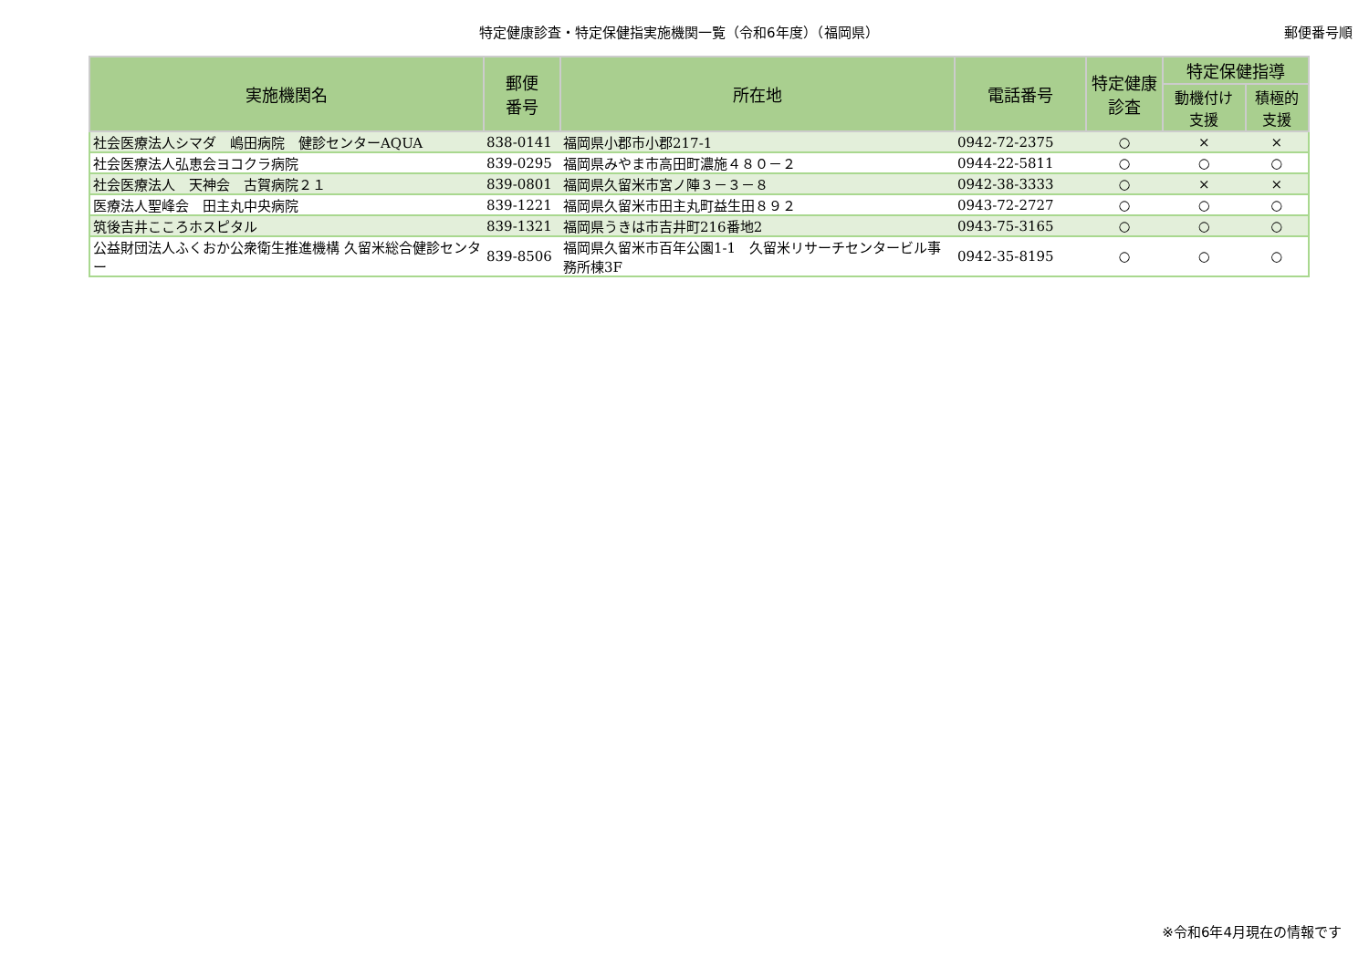特定健康診査・特定保健指実施機関一覧（令和6年度）（福岡県） 郵便番号順
| 実施機関名 | 郵便 番号 | 所在地 | 電話番号 | 特定健康 診査 | 特定保健指導 | |
| --- | --- | --- | --- | --- | --- | --- |
| | | | | | 動機付け 支援 | 積極的 支援 |
| 社会医療法人シマダ 嶋田病院 健診センターAQUA | 838-0141 | 福岡県小郡市小郡217-1 | 0942-72-2375 | ○ | × | × |
| 社会医療法人弘恵会ヨコクラ病院 | 839-0295 | 福岡県みやま市高田町濃施４８０－２ | 0944-22-5811 | ○ | ○ | ○ |
| 社会医療法人 天神会 古賀病院２１ | 839-0801 | 福岡県久留米市宮ノ陣３－３－８ | 0942-38-3333 | ○ | × | × |
| 医療法人聖峰会 田主丸中央病院 | 839-1221 | 福岡県久留米市田主丸町益生田８９２ | 0943-72-2727 | ○ | ○ | ○ |
| 筑後吉井こころホスピタル | 839-1321 | 福岡県うきは市吉井町216番地2 | 0943-75-3165 | ○ | ○ | ○ |
| 公益財団法人ふくおか公衆衛生推進機構 久留米総合健診センター | 839-8506 | 福岡県久留米市百年公園1-1 久留米リサーチセンタービル事務所棟3F | 0942-35-8195 | ○ | ○ | ○ |
※令和6年4月現在の情報です